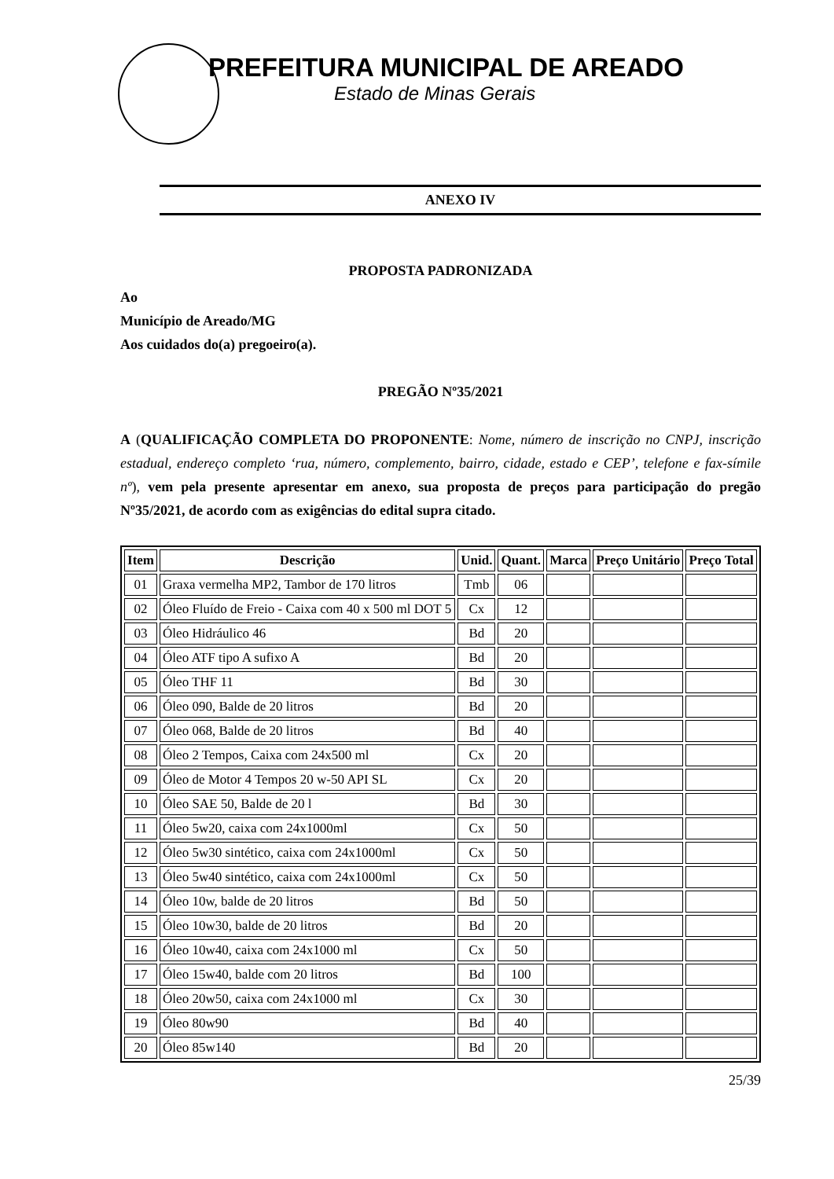PREFEITURA MUNICIPAL DE AREADO
Estado de Minas Gerais
ANEXO IV
PROPOSTA PADRONIZADA
Ao
Município de Areado/MG
Aos cuidados do(a) pregoeiro(a).
PREGÃO Nº35/2021
A (QUALIFICAÇÃO COMPLETA DO PROPONENTE: Nome, número de inscrição no CNPJ, inscrição estadual, endereço completo ‘rua, número, complemento, bairro, cidade, estado e CEP’, telefone e fax-símile nº), vem pela presente apresentar em anexo, sua proposta de preços para participação do pregão Nº35/2021, de acordo com as exigências do edital supra citado.
| Item | Descrição | Unid. | Quant. | Marca | Preço Unitário | Preço Total |
| --- | --- | --- | --- | --- | --- | --- |
| 01 | Graxa vermelha MP2, Tambor de 170 litros | Tmb | 06 | | | |
| 02 | Óleo Fluído de Freio - Caixa com 40 x 500 ml DOT 5 | Cx | 12 | | | |
| 03 | Óleo Hidráulico 46 | Bd | 20 | | | |
| 04 | Óleo ATF tipo A sufixo A | Bd | 20 | | | |
| 05 | Óleo THF 11 | Bd | 30 | | | |
| 06 | Óleo 090, Balde de 20 litros | Bd | 20 | | | |
| 07 | Óleo 068, Balde de 20 litros | Bd | 40 | | | |
| 08 | Óleo 2 Tempos, Caixa com 24x500 ml | Cx | 20 | | | |
| 09 | Óleo de Motor 4 Tempos 20 w-50 API SL | Cx | 20 | | | |
| 10 | Óleo SAE 50, Balde de 20 l | Bd | 30 | | | |
| 11 | Óleo 5w20, caixa com 24x1000ml | Cx | 50 | | | |
| 12 | Óleo 5w30 sintético, caixa com 24x1000ml | Cx | 50 | | | |
| 13 | Óleo 5w40 sintético, caixa com 24x1000ml | Cx | 50 | | | |
| 14 | Óleo 10w, balde de 20 litros | Bd | 50 | | | |
| 15 | Óleo 10w30, balde de 20 litros | Bd | 20 | | | |
| 16 | Óleo 10w40, caixa com 24x1000 ml | Cx | 50 | | | |
| 17 | Óleo 15w40, balde com 20 litros | Bd | 100 | | | |
| 18 | Óleo 20w50, caixa com 24x1000 ml | Cx | 30 | | | |
| 19 | Óleo 80w90 | Bd | 40 | | | |
| 20 | Óleo 85w140 | Bd | 20 | | | |
25/39